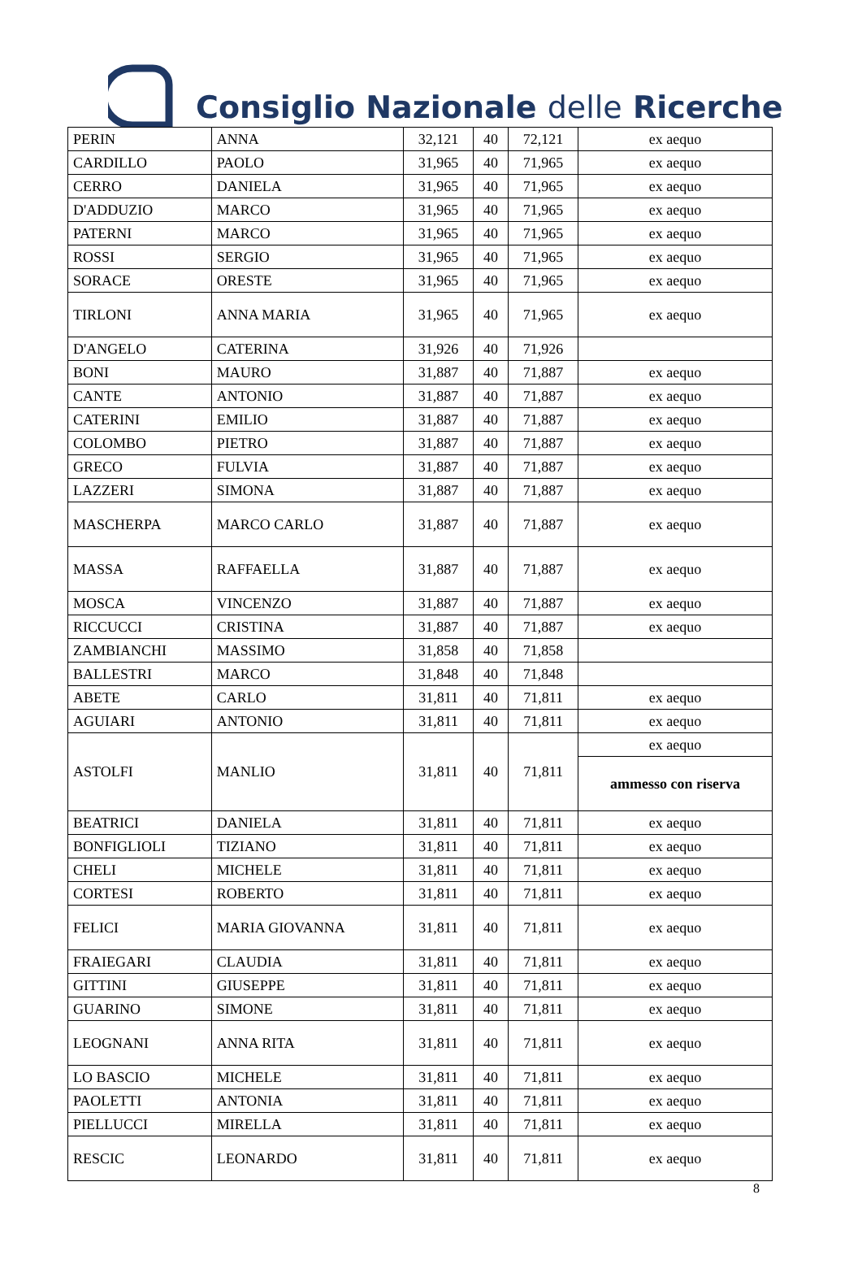Consiglio Nazionale delle Ricerche
| PERIN | ANNA | 32,121 | 40 | 72,121 | ex aequo |
| CARDILLO | PAOLO | 31,965 | 40 | 71,965 | ex aequo |
| CERRO | DANIELA | 31,965 | 40 | 71,965 | ex aequo |
| D'ADDUZIO | MARCO | 31,965 | 40 | 71,965 | ex aequo |
| PATERNI | MARCO | 31,965 | 40 | 71,965 | ex aequo |
| ROSSI | SERGIO | 31,965 | 40 | 71,965 | ex aequo |
| SORACE | ORESTE | 31,965 | 40 | 71,965 | ex aequo |
| TIRLONI | ANNA MARIA | 31,965 | 40 | 71,965 | ex aequo |
| D'ANGELO | CATERINA | 31,926 | 40 | 71,926 | |
| BONI | MAURO | 31,887 | 40 | 71,887 | ex aequo |
| CANTE | ANTONIO | 31,887 | 40 | 71,887 | ex aequo |
| CATERINI | EMILIO | 31,887 | 40 | 71,887 | ex aequo |
| COLOMBO | PIETRO | 31,887 | 40 | 71,887 | ex aequo |
| GRECO | FULVIA | 31,887 | 40 | 71,887 | ex aequo |
| LAZZERI | SIMONA | 31,887 | 40 | 71,887 | ex aequo |
| MASCHERPA | MARCO CARLO | 31,887 | 40 | 71,887 | ex aequo |
| MASSA | RAFFAELLA | 31,887 | 40 | 71,887 | ex aequo |
| MOSCA | VINCENZO | 31,887 | 40 | 71,887 | ex aequo |
| RICCUCCI | CRISTINA | 31,887 | 40 | 71,887 | ex aequo |
| ZAMBIANCHI | MASSIMO | 31,858 | 40 | 71,858 | |
| BALLESTRI | MARCO | 31,848 | 40 | 71,848 | |
| ABETE | CARLO | 31,811 | 40 | 71,811 | ex aequo |
| AGUIARI | ANTONIO | 31,811 | 40 | 71,811 | ex aequo |
| ASTOLFI | MANLIO | 31,811 | 40 | 71,811 | ex aequo |
| | | | | | ammesso con riserva |
| BEATRICI | DANIELA | 31,811 | 40 | 71,811 | ex aequo |
| BONFIGLIOLI | TIZIANO | 31,811 | 40 | 71,811 | ex aequo |
| CHELI | MICHELE | 31,811 | 40 | 71,811 | ex aequo |
| CORTESI | ROBERTO | 31,811 | 40 | 71,811 | ex aequo |
| FELICI | MARIA GIOVANNA | 31,811 | 40 | 71,811 | ex aequo |
| FRAIEGARI | CLAUDIA | 31,811 | 40 | 71,811 | ex aequo |
| GITTINI | GIUSEPPE | 31,811 | 40 | 71,811 | ex aequo |
| GUARINO | SIMONE | 31,811 | 40 | 71,811 | ex aequo |
| LEOGNANI | ANNA RITA | 31,811 | 40 | 71,811 | ex aequo |
| LO BASCIO | MICHELE | 31,811 | 40 | 71,811 | ex aequo |
| PAOLETTI | ANTONIA | 31,811 | 40 | 71,811 | ex aequo |
| PIELLUCCI | MIRELLA | 31,811 | 40 | 71,811 | ex aequo |
| RESCIC | LEONARDO | 31,811 | 40 | 71,811 | ex aequo |
8